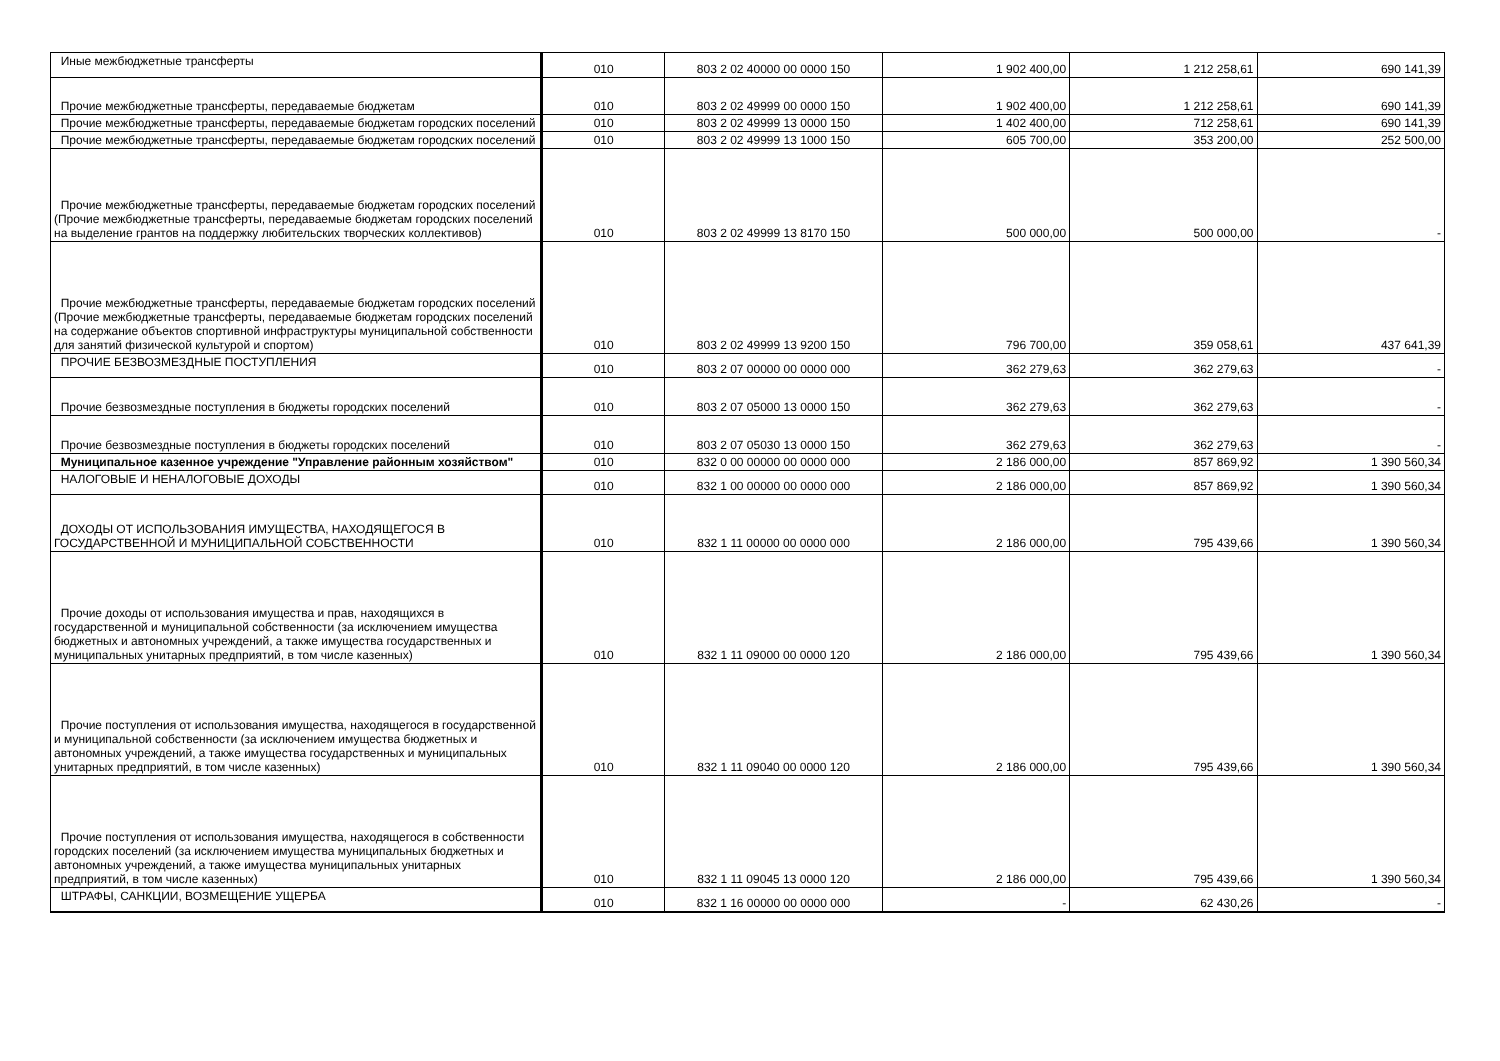| Иные межбюджетные трансферты | 010 | 803 2 02 40000 00 0000 150 | 1 902 400,00 | 1 212 258,61 | 690 141,39 |
| Прочие межбюджетные трансферты, передаваемые бюджетам | 010 | 803 2 02 49999 00 0000 150 | 1 902 400,00 | 1 212 258,61 | 690 141,39 |
| Прочие межбюджетные трансферты, передаваемые бюджетам городских поселений | 010 | 803 2 02 49999 13 0000 150 | 1 402 400,00 | 712 258,61 | 690 141,39 |
| Прочие межбюджетные трансферты, передаваемые бюджетам городских поселений | 010 | 803 2 02 49999 13 1000 150 | 605 700,00 | 353 200,00 | 252 500,00 |
| Прочие межбюджетные трансферты, передаваемые бюджетам городских поселений (Прочие межбюджетные трансферты, передаваемые бюджетам городских поселений на выделение грантов на поддержку любительских творческих коллективов) | 010 | 803 2 02 49999 13 8170 150 | 500 000,00 | 500 000,00 | - |
| Прочие межбюджетные трансферты, передаваемые бюджетам городских поселений (Прочие межбюджетные трансферты, передаваемые бюджетам городских поселений на содержание объектов спортивной инфраструктуры муниципальной собственности для занятий физической культурой и спортом) | 010 | 803 2 02 49999 13 9200 150 | 796 700,00 | 359 058,61 | 437 641,39 |
| ПРОЧИЕ БЕЗВОЗМЕЗДНЫЕ ПОСТУПЛЕНИЯ | 010 | 803 2 07 00000 00 0000 000 | 362 279,63 | 362 279,63 | - |
| Прочие безвозмездные поступления в бюджеты городских поселений | 010 | 803 2 07 05000 13 0000 150 | 362 279,63 | 362 279,63 | - |
| Прочие безвозмездные поступления в бюджеты городских поселений | 010 | 803 2 07 05030 13 0000 150 | 362 279,63 | 362 279,63 | - |
| Муниципальное казенное учреждение "Управление районным хозяйством" | 010 | 832 0 00 00000 00 0000 000 | 2 186 000,00 | 857 869,92 | 1 390 560,34 |
| НАЛОГОВЫЕ И НЕНАЛОГОВЫЕ ДОХОДЫ | 010 | 832 1 00 00000 00 0000 000 | 2 186 000,00 | 857 869,92 | 1 390 560,34 |
| ДОХОДЫ ОТ ИСПОЛЬЗОВАНИЯ ИМУЩЕСТВА, НАХОДЯЩЕГОСЯ В ГОСУДАРСТВЕННОЙ И МУНИЦИПАЛЬНОЙ СОБСТВЕННОСТИ | 010 | 832 1 11 00000 00 0000 000 | 2 186 000,00 | 795 439,66 | 1 390 560,34 |
| Прочие доходы от использования имущества и прав, находящихся в государственной и муниципальной собственности (за исключением имущества бюджетных и автономных учреждений, а также имущества государственных и муниципальных унитарных предприятий, в том числе казенных) | 010 | 832 1 11 09000 00 0000 120 | 2 186 000,00 | 795 439,66 | 1 390 560,34 |
| Прочие поступления от использования имущества, находящегося в государственной и муниципальной собственности (за исключением имущества бюджетных и автономных учреждений, а также имущества государственных и муниципальных унитарных предприятий, в том числе казенных) | 010 | 832 1 11 09040 00 0000 120 | 2 186 000,00 | 795 439,66 | 1 390 560,34 |
| Прочие поступления от использования имущества, находящегося в собственности городских поселений (за исключением имущества муниципальных бюджетных и автономных учреждений, а также имущества муниципальных унитарных предприятий, в том числе казенных) | 010 | 832 1 11 09045 13 0000 120 | 2 186 000,00 | 795 439,66 | 1 390 560,34 |
| ШТРАФЫ, САНКЦИИ, ВОЗМЕЩЕНИЕ УЩЕРБА | 010 | 832 1 16 00000 00 0000 000 | - | 62 430,26 | - |